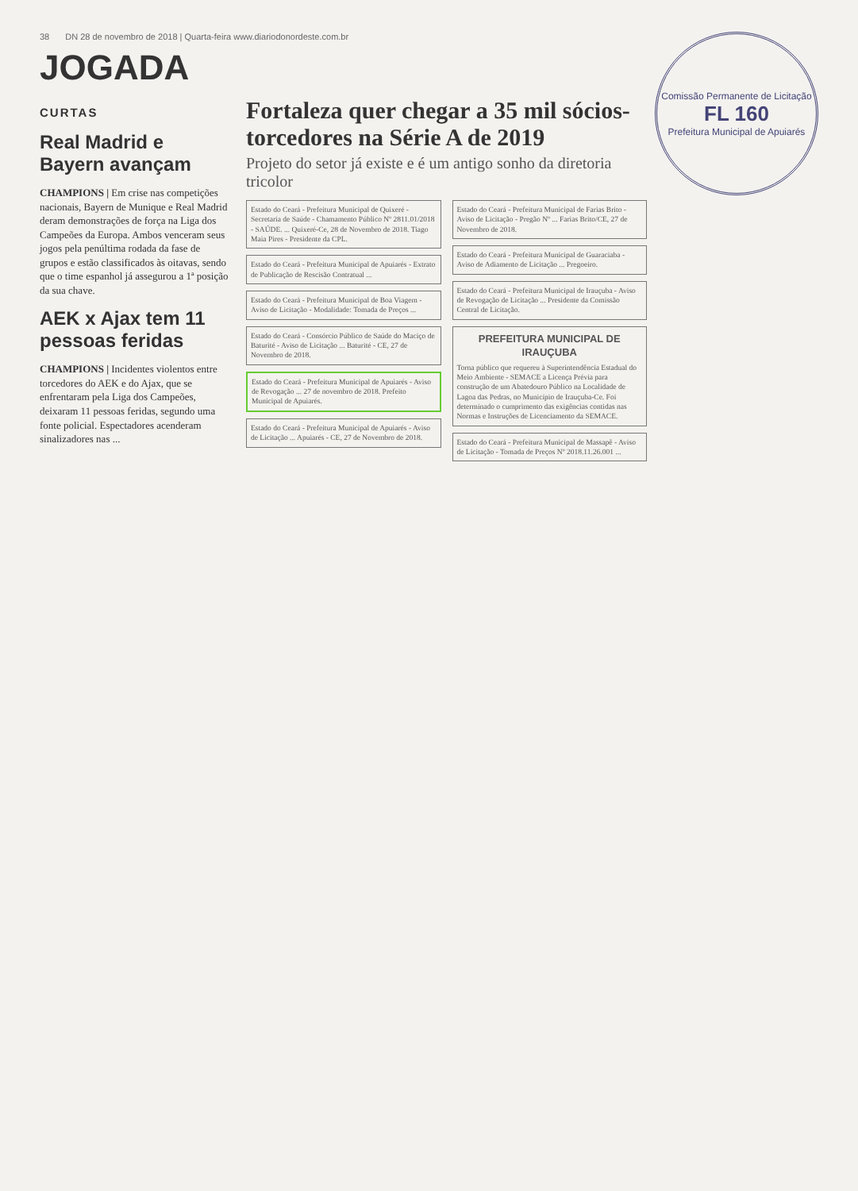Comissão Permanente de Licitação
FL 160
Prefeitura Municipal de Apuiarés
38 DN 28 de novembro de 2018 | Quarta-feira www.diariodonordeste.com.br
JOGADA
CURTAS
Real Madrid e Bayern avançam
CHAMPIONS | Em crise nas competições nacionais, Bayern de Munique e Real Madrid deram demonstrações de força na Liga dos Campeões da Europa. Ambos venceram seus jogos pela penúltima rodada da fase de grupos e estão classificados às oitavas, sendo que o time espanhol já assegurou a 1ª posição da sua chave.
AEK x Ajax tem 11 pessoas feridas
CHAMPIONS | Incidentes violentos entre torcedores do AEK e do Ajax, que se enfrentaram pela Liga dos Campeões, deixaram 11 pessoas feridas, segundo uma fonte policial. Espectadores acenderam sinalizadores nas ...
Fortaleza quer chegar a 35 mil sócios-torcedores na Série A de 2019
Projeto do setor já existe e é um antigo sonho da diretoria tricolor
Estado do Ceará - Prefeitura Municipal de Quixeré - Secretaria de Saúde - Chamamento Público Nº 2811.01/2018 - SAÚDE. ... Quixeré-Ce, 28 de Novembro de 2018. Tiago Maia Pires - Presidente da CPL.
Estado do Ceará - Prefeitura Municipal de Apuiarés - Extrato de Publicação de Rescisão Contratual ...
Estado do Ceará - Prefeitura Municipal de Boa Viagem - Aviso de Licitação - Modalidade: Tomada de Preços ...
Estado do Ceará - Consórcio Público de Saúde do Maciço de Baturité - Aviso de Licitação ... Baturité - CE, 27 de Novembro de 2018.
Estado do Ceará - Prefeitura Municipal de Apuiarés - Aviso de Revogação ... 27 de novembro de 2018. Prefeito Municipal de Apuiarés.
Estado do Ceará - Prefeitura Municipal de Apuiarés - Aviso de Licitação ... Apuiarés - CE, 27 de Novembro de 2018.
Estado do Ceará - Prefeitura Municipal de Farias Brito - Aviso de Licitação - Pregão Nº ... Farias Brito/CE, 27 de Novembro de 2018.
Estado do Ceará - Prefeitura Municipal de Guaraciaba - Aviso de Adiamento de Licitação ... Pregoeiro.
Estado do Ceará - Prefeitura Municipal de Irauçuba - Aviso de Revogação de Licitação ... Presidente da Comissão Central de Licitação.
PREFEITURA MUNICIPAL DE IRAUÇUBA
Torna público que requereu à Superintendência Estadual do Meio Ambiente - SEMACE a Licença Prévia para construção de um Abatedouro Público na Localidade de Lagoa das Pedras, no Município de Irauçuba-Ce. Foi determinado o cumprimento das exigências contidas nas Normas e Instruções de Licenciamento da SEMACE.
Estado do Ceará - Prefeitura Municipal de Massapê - Aviso de Licitação - Tomada de Preços Nº 2018.11.26.001 ...